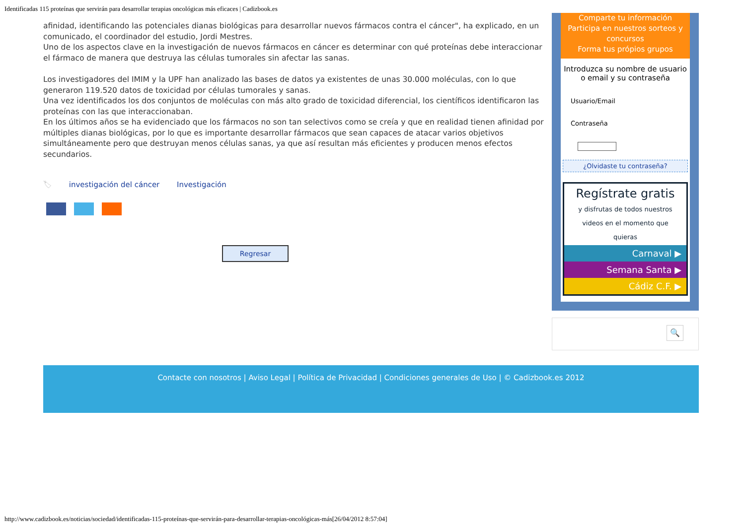Identificadas 115 proteínas que servirán para desarrollar terapias oncológicas más eficaces | Cadizbook.es
afinidad, identificando las potenciales dianas biológicas para desarrollar nuevos fármacos contra el cáncer", ha explicado, en un comunicado, el coordinador del estudio, Jordi Mestres.
Uno de los aspectos clave en la investigación de nuevos fármacos en cáncer es determinar con qué proteínas debe interaccionar el fármaco de manera que destruya las células tumorales sin afectar las sanas.
Los investigadores del IMIM y la UPF han analizado las bases de datos ya existentes de unas 30.000 moléculas, con lo que generaron 119.520 datos de toxicidad por células tumorales y sanas.
Una vez identificados los dos conjuntos de moléculas con más alto grado de toxicidad diferencial, los científicos identificaron las proteínas con las que interaccionaban.
En los últimos años se ha evidenciado que los fármacos no son tan selectivos como se creía y que en realidad tienen afinidad por múltiples dianas biológicas, por lo que es importante desarrollar fármacos que sean capaces de atacar varios objetivos simultáneamente pero que destruyan menos células sanas, ya que así resultan más eficientes y producen menos efectos secundarios.
🏷 investigación del cáncer Investigación
Regresar
Comparte tu información
Participa en nuestros sorteos y concursos
Forma tus própios grupos
Introduzca su nombre de usuario o email y su contraseña
Usuario/Email
Contraseña
¿Olvidaste tu contraseña?
Regístrate gratis
y disfrutas de todos nuestros videos en el momento que quieras
Carnaval ▶
Semana Santa ▶
Cádiz C.F. ▶
🔍
Contacte con nosotros | Aviso Legal | Política de Privacidad | Condiciones generales de Uso | © Cadizbook.es 2012
http://www.cadizbook.es/noticias/sociedad/identificadas-115-proteínas-que-servirán-para-desarrollar-terapias-oncológicas-más[26/04/2012 8:57:04]